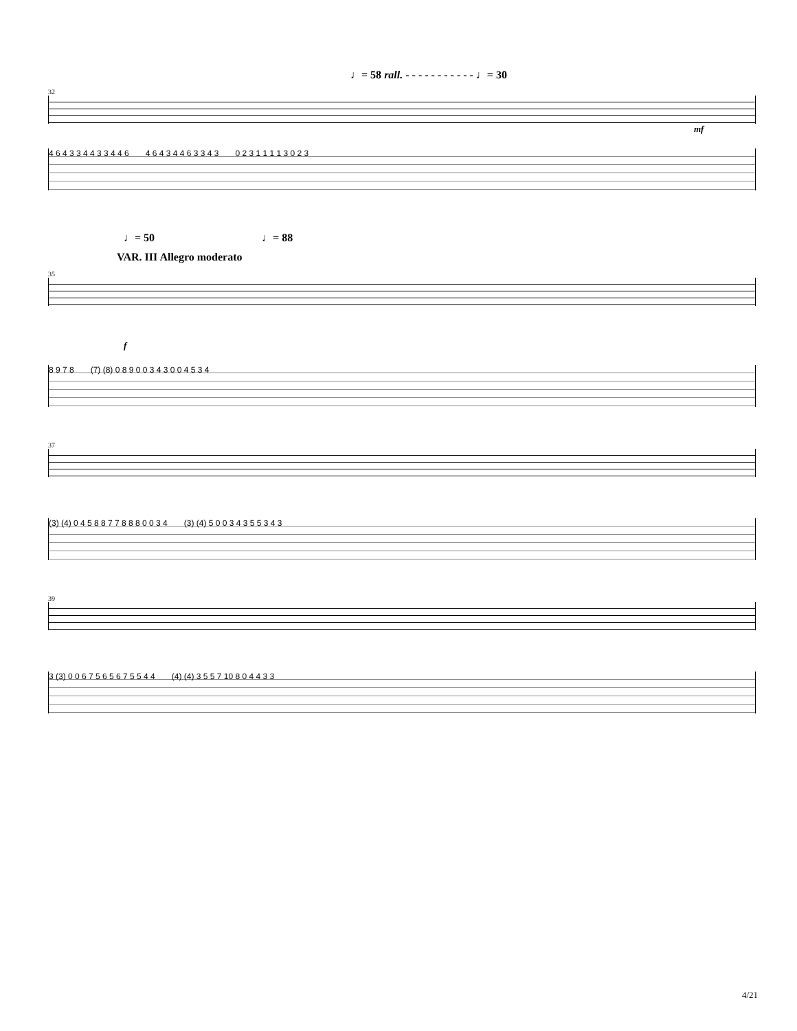♩= 58 rall. - - - - - - - - - - - ♩= 30
32
mf
4 6 4 3 3 4 4 3 3 4 4 6 4 6 4 3 4 4 6 3 3 4 3 0 2 3 1 1 1 1 3 0 2 3
♩= 50 ♩= 88
VAR. III Allegro moderato
35
f
8 9 7 8 (7) (8) 0 8 9 0 0 3 4 3 0 0 4 5 3 4
37
(3) (4) 0 4 5 8 8 7 7 8 8 8 0 0 3 4 (3) (4) 5 0 0 3 4 3 5 5 3 4 3
39
3 (3) 0 0 6 7 5 6 5 6 7 5 5 4 4 (4) (4) 3 5 5 7 10 8 0 4 4 3 3
4/21